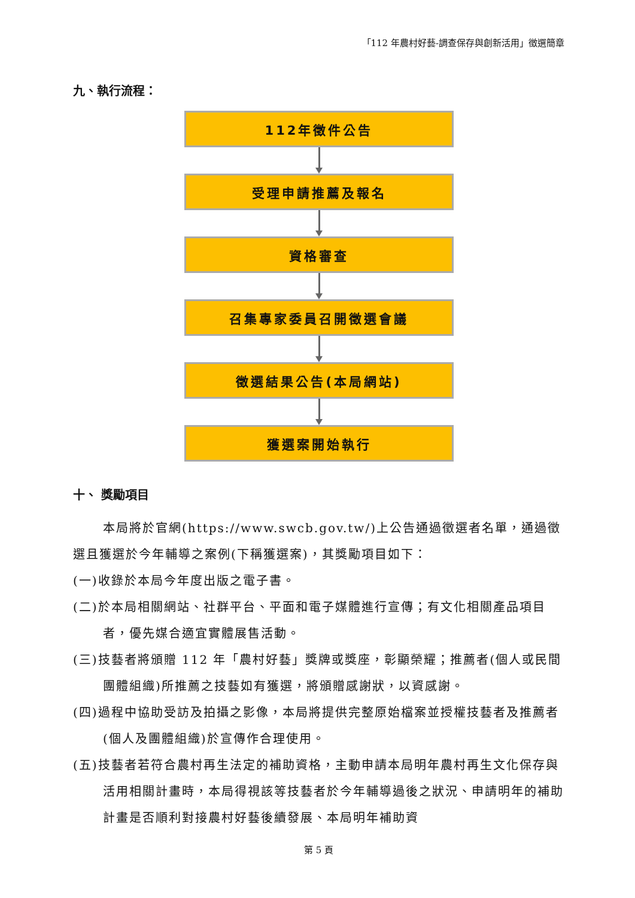「112 年農村好藝-調查保存與創新活用」徵選簡章
九、執行流程：
112年徵件公告
受理申請推薦及報名
資格審查
召集專家委員召開徵選會議
徵選結果公告(本局網站)
獲選案開始執行
十、 獎勵項目
本局將於官網(https://www.swcb.gov.tw/)上公告通過徵選者名單，通過徵選且獲選於今年輔導之案例(下稱獲選案)，其獎勵項目如下：
(一)收錄於本局今年度出版之電子書。
(二)於本局相關網站、社群平台、平面和電子媒體進行宣傳；有文化相關產品項目者，優先媒合適宜實體展售活動。
(三)技藝者將頒贈 112 年「農村好藝」獎牌或獎座，彰顯榮耀；推薦者(個人或民間團體組織)所推薦之技藝如有獲選，將頒贈感謝狀，以資感謝。
(四)過程中協助受訪及拍攝之影像，本局將提供完整原始檔案並授權技藝者及推薦者(個人及團體組織)於宣傳作合理使用。
(五)技藝者若符合農村再生法定的補助資格，主動申請本局明年農村再生文化保存與活用相關計畫時，本局得視該等技藝者於今年輔導過後之狀況、申請明年的補助計畫是否順利對接農村好藝後續發展、本局明年補助資
第 5 頁